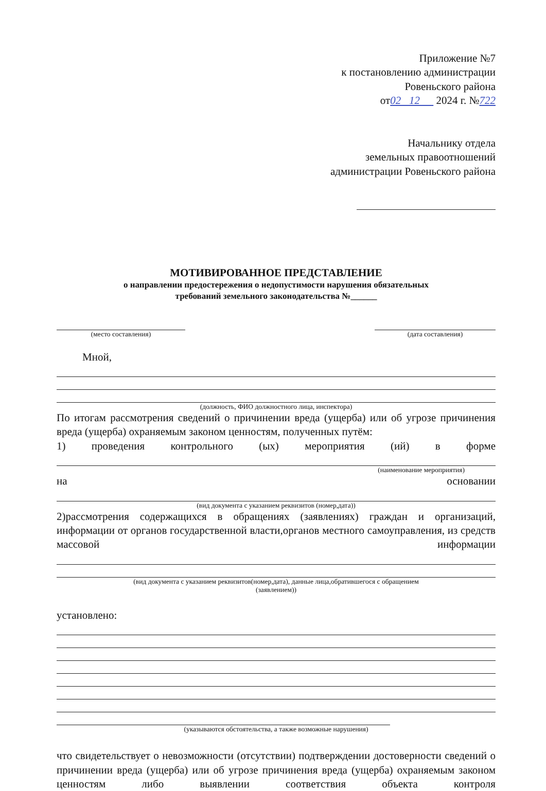Приложение №7
к постановлению администрации
Ровеньского района
от02 12 2024 г. №722
Начальнику отдела
земельных правоотношений
администрации Ровеньского района
МОТИВИРОВАННОЕ ПРЕДСТАВЛЕНИЕ
о направлении предостережения о недопустимости нарушения обязательных
требований земельного законодательства №______
(место составления) (дата составления)
Мной,
(должность, ФИО должностного лица, инспектора)
По итогам рассмотрения сведений о причинении вреда (ущерба) или об угрозе причинения вреда (ущерба) охраняемым законом ценностям, полученных путём:
1) проведения контрольного (ых) мероприятия (ий) в форме
(наименование мероприятия)
на основании
(вид документа с указанием реквизитов (номер,дата))
2)рассмотрения содержащихся в обращениях (заявлениях) граждан и организаций, информации от органов государственной власти,органов местного самоуправления, из средств массовой информации
(вид документа с указанием реквизитов(номер,дата), данные лица,обратившегося с обращением
(заявлением))
установлено:
(указываются обстоятельства, а также возможные нарушения)
что свидетельствует о невозможности (отсутствии) подтверждении достоверности сведений о причинении вреда (ущерба) или об угрозе причинения вреда (ущерба) охраняемым законом ценностям либо выявлении соответствия объекта контроля